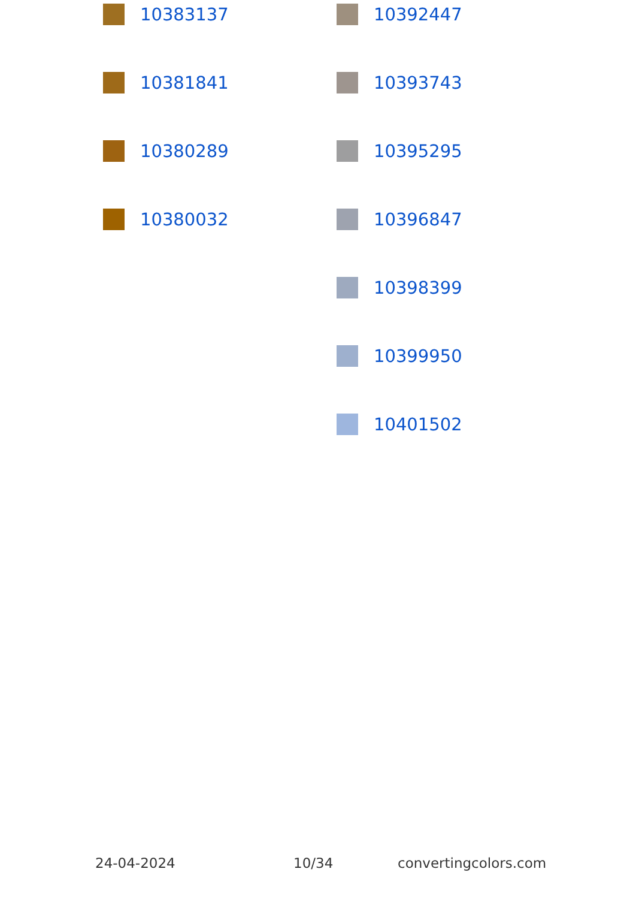10383137
10381841
10380289
10380032
10392447
10393743
10395295
10396847
10398399
10399950
10401502
24-04-2024 10/34 convertingcolors.com